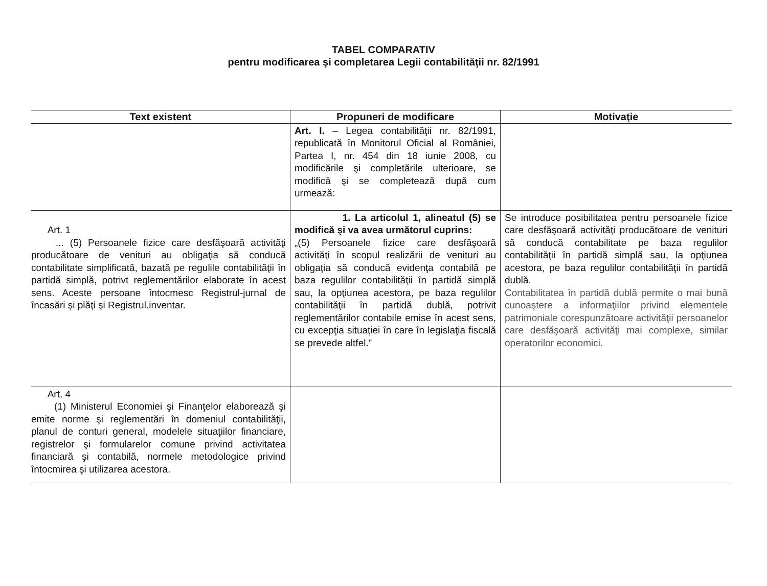TABEL COMPARATIV
pentru modificarea şi completarea Legii contabilităţii nr. 82/1991
| Text existent | Propuneri de modificare | Motivaţie |
| --- | --- | --- |
| | Art. I. – Legea contabilităţii nr. 82/1991, republicată în Monitorul Oficial al României, Partea I, nr. 454 din 18 iunie 2008, cu modificările şi completările ulterioare, se modifică şi se completează după cum urmează: | |
| Art. 1 ... (5) Persoanele fizice care desfăşoară activităţi producătoare de venituri au obligaţia să conducă contabilitate simplificată, bazată pe regulile contabilităţii în partidă simplă, potrivt reglementărilor elaborate în acest sens. Aceste persoane întocmesc Registrul-jurnal de încasări şi plăţi şi Registrul.inventar. | 1. La articolul 1, alineatul (5) se modifică şi va avea următorul cuprins: „(5) Persoanele fizice care desfăşoară activităţi în scopul realizării de venituri au obligaţia să conducă evidenţa contabilă pe baza regulilor contabilităţii în partidă simplă sau, la opţiunea acestora, pe baza regulilor contabilităţii în partidă dublă, potrivit reglementărilor contabile emise în acest sens, cu excepţia situaţiei în care în legislaţia fiscală se prevede altfel.” | Se introduce posibilitatea pentru persoanele fizice care desfăşoară activităţi producătoare de venituri să conducă contabilitate pe baza regulilor contabilităţii în partidă simplă sau, la opţiunea acestora, pe baza regulilor contabilităţii în partidă dublă. Contabilitatea în partidă dublă permite o mai bună cunoaştere a informaţiilor privind elementele patrimoniale corespunzătoare activităţii persoanelor care desfăşoară activităţi mai complexe, similar operatorilor economici. |
| Art. 4 (1) Ministerul Economiei şi Finanţelor elaborează şi emite norme şi reglementări în domeniul contabilităţii, planul de conturi general, modelele situaţiilor financiare, registrelor şi formularelor comune privind activitatea financiară şi contabilă, normele metodologice privind întocmirea şi utilizarea acestora. | | |